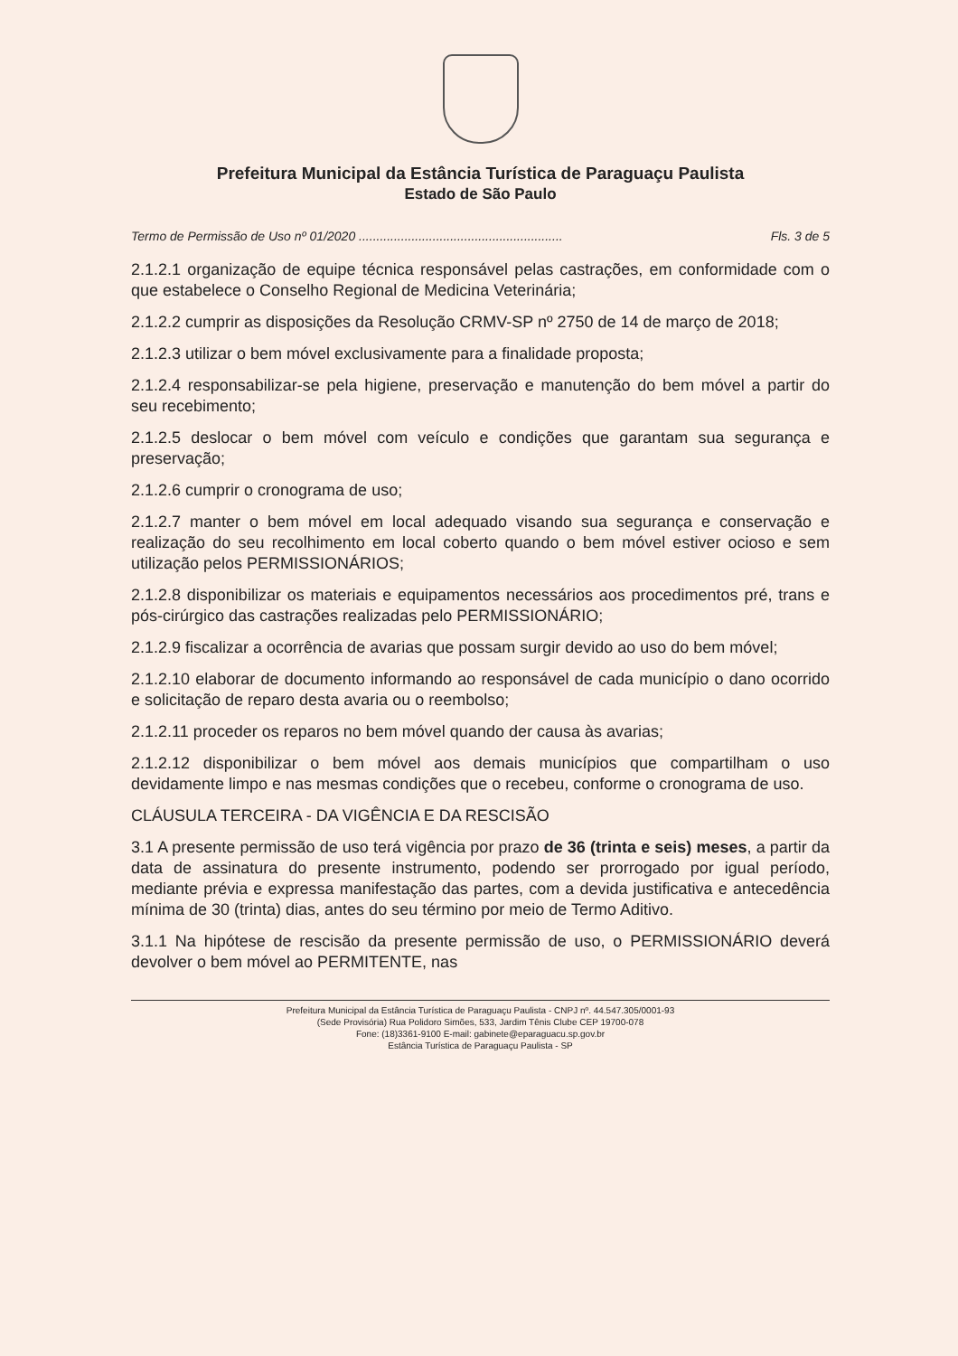Prefeitura Municipal da Estância Turística de Paraguaçu Paulista
Estado de São Paulo
Termo de Permissão de Uso nº 01/2020 .......................................................... Fls. 3 de 5
2.1.2.1 organização de equipe técnica responsável pelas castrações, em conformidade com o que estabelece o Conselho Regional de Medicina Veterinária;
2.1.2.2 cumprir as disposições da Resolução CRMV-SP nº 2750 de 14 de março de 2018;
2.1.2.3 utilizar o bem móvel exclusivamente para a finalidade proposta;
2.1.2.4 responsabilizar-se pela higiene, preservação e manutenção do bem móvel a partir do seu recebimento;
2.1.2.5 deslocar o bem móvel com veículo e condições que garantam sua segurança e preservação;
2.1.2.6 cumprir o cronograma de uso;
2.1.2.7 manter o bem móvel em local adequado visando sua segurança e conservação e realização do seu recolhimento em local coberto quando o bem móvel estiver ocioso e sem utilização pelos PERMISSIONÁRIOS;
2.1.2.8 disponibilizar os materiais e equipamentos necessários aos procedimentos pré, trans e pós-cirúrgico das castrações realizadas pelo PERMISSIONÁRIO;
2.1.2.9 fiscalizar a ocorrência de avarias que possam surgir devido ao uso do bem móvel;
2.1.2.10 elaborar de documento informando ao responsável de cada município o dano ocorrido e solicitação de reparo desta avaria ou o reembolso;
2.1.2.11 proceder os reparos no bem móvel quando der causa às avarias;
2.1.2.12 disponibilizar o bem móvel aos demais municípios que compartilham o uso devidamente limpo e nas mesmas condições que o recebeu, conforme o cronograma de uso.
CLÁUSULA TERCEIRA - DA VIGÊNCIA E DA RESCISÃO
3.1 A presente permissão de uso terá vigência por prazo de 36 (trinta e seis) meses, a partir da data de assinatura do presente instrumento, podendo ser prorrogado por igual período, mediante prévia e expressa manifestação das partes, com a devida justificativa e antecedência mínima de 30 (trinta) dias, antes do seu término por meio de Termo Aditivo.
3.1.1 Na hipótese de rescisão da presente permissão de uso, o PERMISSIONÁRIO deverá devolver o bem móvel ao PERMITENTE, nas
Prefeitura Municipal da Estância Turística de Paraguaçu Paulista - CNPJ nº. 44.547.305/0001-93
(Sede Provisória) Rua Polidoro Simões, 533, Jardim Tênis Clube CEP 19700-078
Fone: (18)3361-9100 E-mail: gabinete@eparaguacu.sp.gov.br
Estância Turística de Paraguaçu Paulista - SP